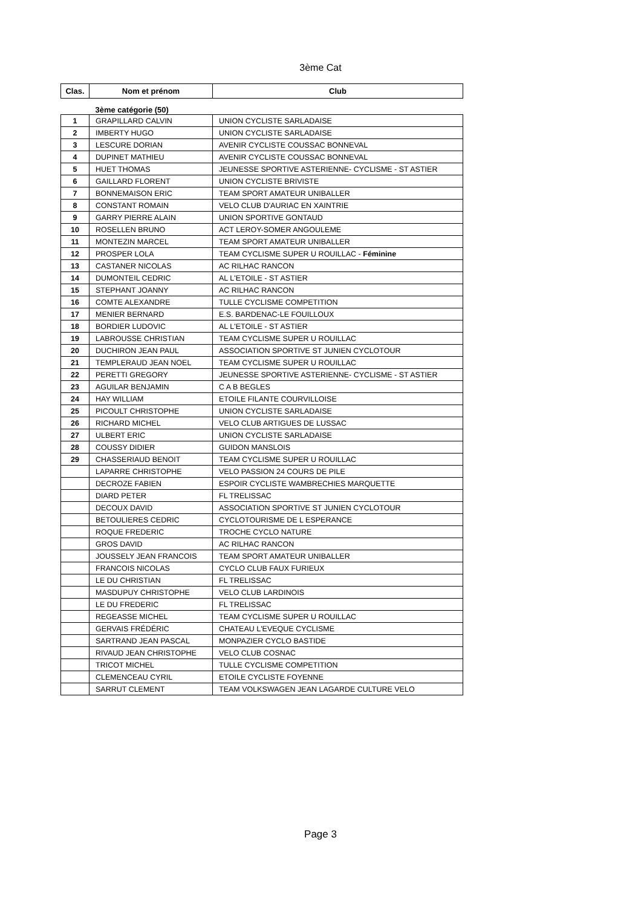3ème Cat
| Clas. | Nom et prénom | Club |
| --- | --- | --- |
| | 3ème catégorie (50) | |
| 1 | GRAPILLARD CALVIN | UNION CYCLISTE SARLADAISE |
| 2 | IMBERTY HUGO | UNION CYCLISTE SARLADAISE |
| 3 | LESCURE DORIAN | AVENIR CYCLISTE COUSSAC BONNEVAL |
| 4 | DUPINET MATHIEU | AVENIR CYCLISTE COUSSAC BONNEVAL |
| 5 | HUET THOMAS | JEUNESSE SPORTIVE ASTERIENNE- CYCLISME - ST ASTIER |
| 6 | GAILLARD FLORENT | UNION CYCLISTE BRIVISTE |
| 7 | BONNEMAISON ERIC | TEAM SPORT AMATEUR UNIBALLER |
| 8 | CONSTANT ROMAIN | VELO CLUB D'AURIAC EN XAINTRIE |
| 9 | GARRY PIERRE ALAIN | UNION SPORTIVE GONTAUD |
| 10 | ROSELLEN BRUNO | ACT LEROY-SOMER ANGOULEME |
| 11 | MONTEZIN MARCEL | TEAM SPORT AMATEUR UNIBALLER |
| 12 | PROSPER LOLA | TEAM CYCLISME SUPER U ROUILLAC - Féminine |
| 13 | CASTANER NICOLAS | AC RILHAC RANCON |
| 14 | DUMONTEIL CEDRIC | AL L'ETOILE - ST ASTIER |
| 15 | STEPHANT JOANNY | AC RILHAC RANCON |
| 16 | COMTE ALEXANDRE | TULLE CYCLISME COMPETITION |
| 17 | MENIER BERNARD | E.S. BARDENAC-LE FOUILLOUX |
| 18 | BORDIER LUDOVIC | AL L'ETOILE - ST ASTIER |
| 19 | LABROUSSE CHRISTIAN | TEAM CYCLISME SUPER U ROUILLAC |
| 20 | DUCHIRON JEAN PAUL | ASSOCIATION SPORTIVE ST JUNIEN CYCLOTOUR |
| 21 | TEMPLERAUD JEAN NOEL | TEAM CYCLISME SUPER U ROUILLAC |
| 22 | PERETTI GREGORY | JEUNESSE SPORTIVE ASTERIENNE- CYCLISME - ST ASTIER |
| 23 | AGUILAR BENJAMIN | C A B BEGLES |
| 24 | HAY WILLIAM | ETOILE FILANTE COURVILLOISE |
| 25 | PICOULT CHRISTOPHE | UNION CYCLISTE SARLADAISE |
| 26 | RICHARD MICHEL | VELO CLUB ARTIGUES DE LUSSAC |
| 27 | ULBERT ERIC | UNION CYCLISTE SARLADAISE |
| 28 | COUSSY DIDIER | GUIDON MANSLOIS |
| 29 | CHASSERIAUD BENOIT | TEAM CYCLISME SUPER U ROUILLAC |
| | LAPARRE CHRISTOPHE | VELO PASSION 24 COURS DE PILE |
| | DECROZE FABIEN | ESPOIR CYCLISTE WAMBRECHIES MARQUETTE |
| | DIARD PETER | FL TRELISSAC |
| | DECOUX DAVID | ASSOCIATION SPORTIVE ST JUNIEN CYCLOTOUR |
| | BETOULIERES CEDRIC | CYCLOTOURISME DE L ESPERANCE |
| | ROQUE FREDERIC | TROCHE CYCLO NATURE |
| | GROS DAVID | AC RILHAC RANCON |
| | JOUSSELY JEAN FRANCOIS | TEAM SPORT AMATEUR UNIBALLER |
| | FRANCOIS NICOLAS | CYCLO CLUB FAUX FURIEUX |
| | LE DU CHRISTIAN | FL TRELISSAC |
| | MASDUPUY CHRISTOPHE | VELO CLUB LARDINOIS |
| | LE DU FREDERIC | FL TRELISSAC |
| | REGEASSE MICHEL | TEAM CYCLISME SUPER U ROUILLAC |
| | GERVAIS FRÉDÉRIC | CHATEAU L'EVEQUE CYCLISME |
| | SARTRAND JEAN PASCAL | MONPAZIER CYCLO BASTIDE |
| | RIVAUD JEAN CHRISTOPHE | VELO CLUB COSNAC |
| | TRICOT MICHEL | TULLE CYCLISME COMPETITION |
| | CLEMENCEAU CYRIL | ETOILE CYCLISTE FOYENNE |
| | SARRUT CLEMENT | TEAM VOLKSWAGEN JEAN LAGARDE CULTURE VELO |
Page 3